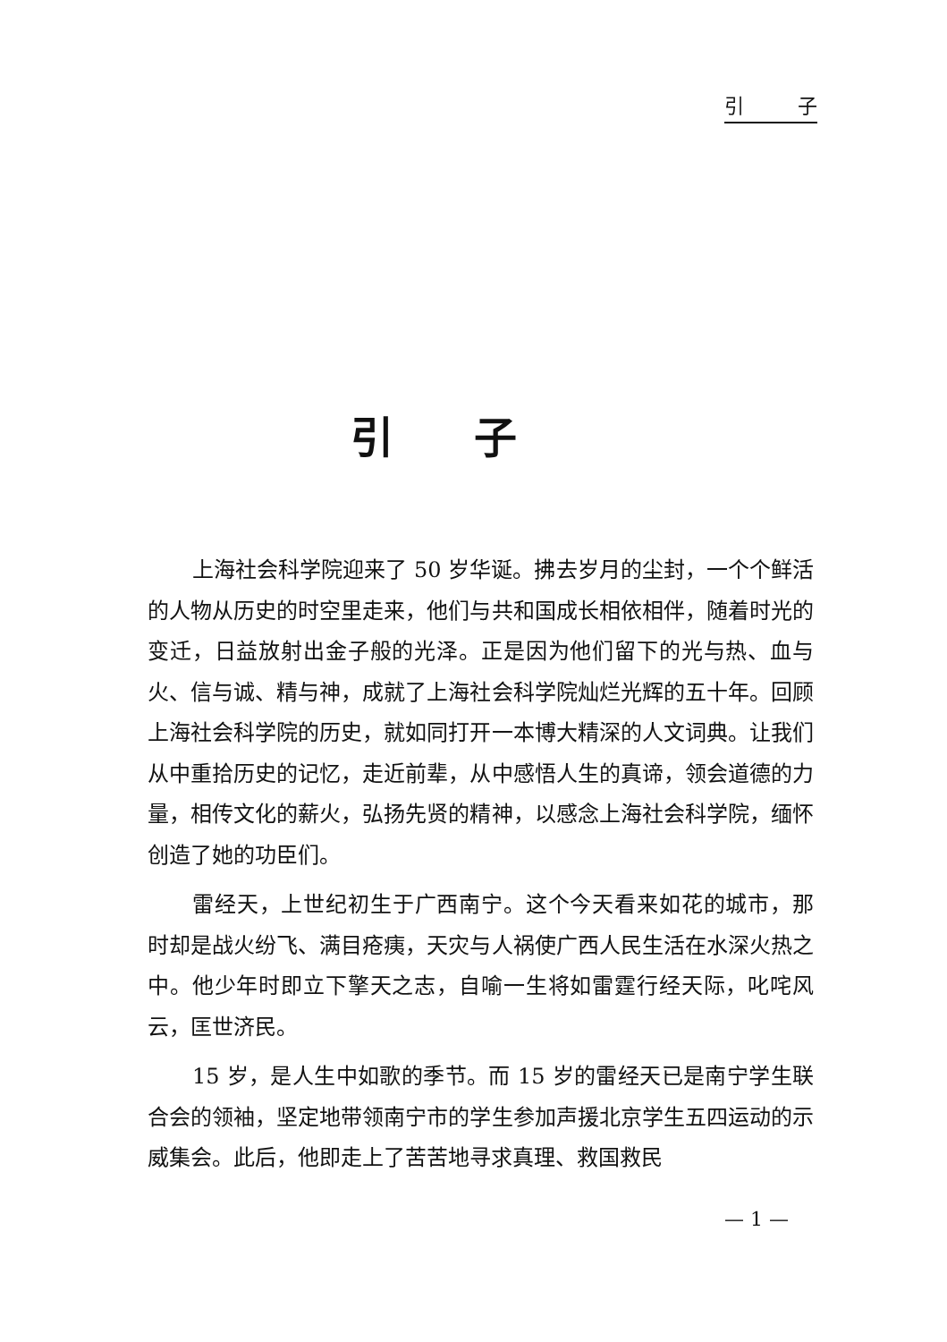引 子
引子
上海社会科学院迎来了 50 岁华诞。拂去岁月的尘封，一个个鲜活的人物从历史的时空里走来，他们与共和国成长相依相伴，随着时光的变迁，日益放射出金子般的光泽。正是因为他们留下的光与热、血与火、信与诚、精与神，成就了上海社会科学院灿烂光辉的五十年。回顾上海社会科学院的历史，就如同打开一本博大精深的人文词典。让我们从中重拾历史的记忆，走近前辈，从中感悟人生的真谛，领会道德的力量，相传文化的薪火，弘扬先贤的精神，以感念上海社会科学院，缅怀创造了她的功臣们。
雷经天，上世纪初生于广西南宁。这个今天看来如花的城市，那时却是战火纷飞、满目疮痍，天灾与人祸使广西人民生活在水深火热之中。他少年时即立下擎天之志，自喻一生将如雷霆行经天际，叱咤风云，匡世济民。
15 岁，是人生中如歌的季节。而 15 岁的雷经天已是南宁学生联合会的领袖，坚定地带领南宁市的学生参加声援北京学生五四运动的示威集会。此后，他即走上了苦苦地寻求真理、救国救民
— 1 —